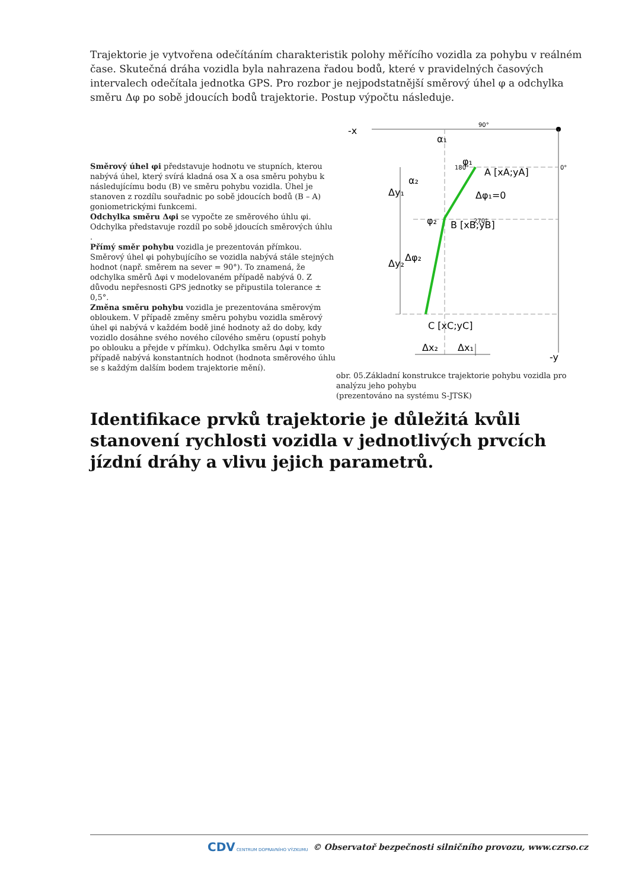Trajektorie je vytvořena odečítáním charakteristik polohy měřícího vozidla za pohybu v reálném čase. Skutečná dráha vozidla byla nahrazena řadou bodů, které v pravidelných časových intervalech odečítala jednotka GPS. Pro rozbor je nejpodstatnější směrový úhel φ a odchylka směru Δφ po sobě jdoucích bodů trajektorie. Postup výpočtu následuje.
Směrový úhel φi představuje hodnotu ve stupních, kterou nabývá úhel, který svírá kladná osa X a osa směru pohybu k následujícímu bodu (B) ve směru pohybu vozidla. Úhel je stanoven z rozdílu souřadnic po sobě jdoucích bodů (B – A) goniometrickými funkcemi.
Odchylka směru Δφi se vypočte ze směrového úhlu φi. Odchylka představuje rozdíl po sobě jdoucích směrových úhlu .
Přímý směr pohybu vozidla je prezentován přímkou. Směrový úhel φi pohybujícího se vozidla nabývá stále stejných hodnot (např. směrem na sever = 90°). To znamená, že odchylka směrů Δφi v modelovaném případě nabývá 0. Z důvodu nepřesnosti GPS jednotky se připustila tolerance ± 0,5°.
Změna směru pohybu vozidla je prezentována směrovým obloukem. V případě změny směru pohybu vozidla směrový úhel φi nabývá v každém bodě jiné hodnoty až do doby, kdy vozidlo dosáhne svého nového cílového směru (opustí pohyb po oblouku a přejde v přímku). Odchylka směru Δφi v tomto případě nabývá konstantních hodnot (hodnota směrového úhlu se s každým dalším bodem trajektorie mění).
-x
-y
90°
0°
180°
270°
φ₁
α₁
α₂
A [xA;yA]
Δφ₁=0
B [xB;yB]
φ₂
Δφ₂
C [xC;yC]
Δy₁
Δy₂
Δx₂
Δx₁
obr. 05.Základní konstrukce trajektorie pohybu vozidla pro analýzu jeho pohybu
(prezentováno na systému S-JTSK)
Identifikace prvků trajektorie je důležitá kvůli stanovení rychlosti vozidla v jednotlivých prvcích jízdní dráhy a vlivu jejich parametrů.
CDV CENTRUM DOPRAVNÍHO VÝZKUMU © Observatoř bezpečnosti silničního provozu, www.czrso.cz